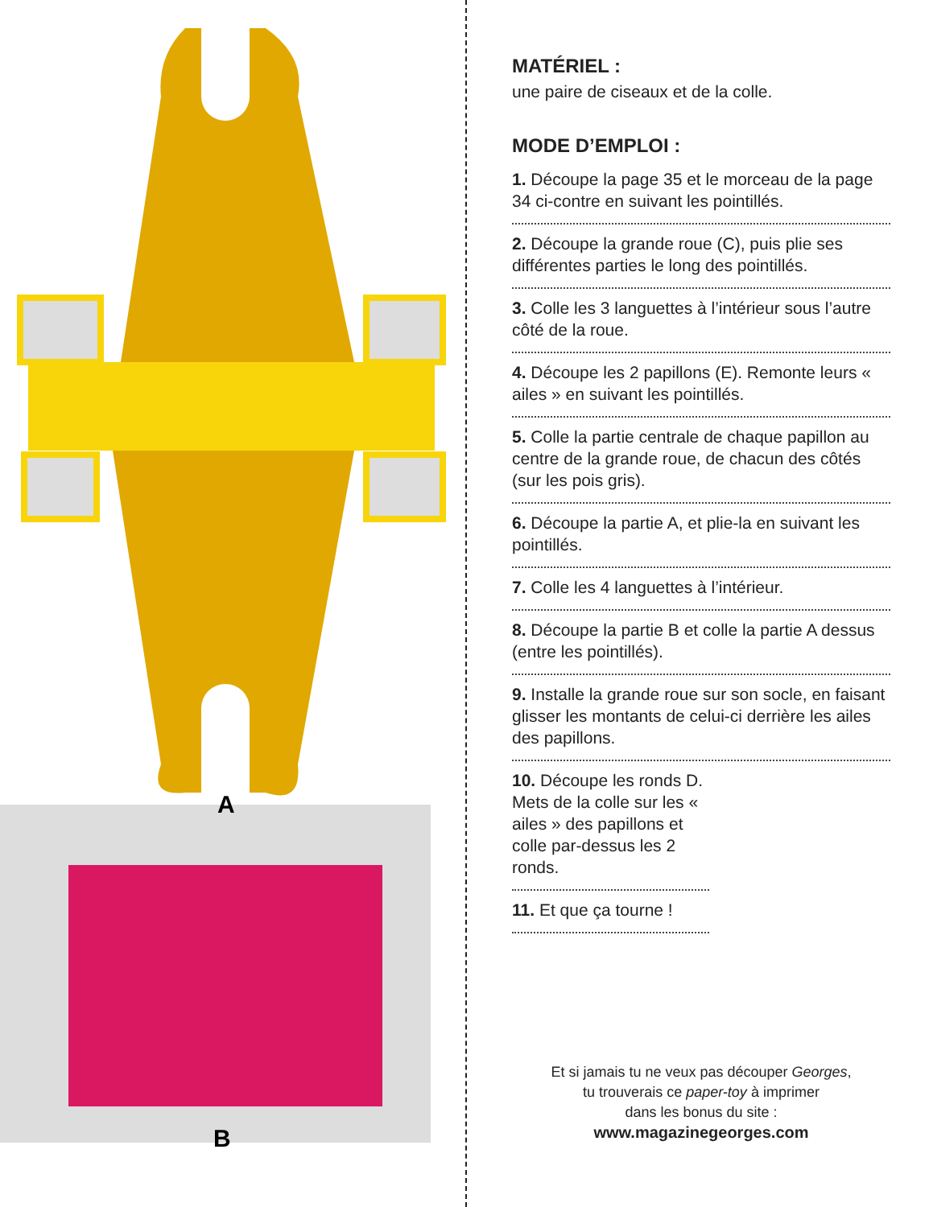A
B
MATÉRIEL :
une paire de ciseaux et de la colle.
MODE D’EMPLOI :
1. Découpe la page 35 et le morceau de la page 34 ci-contre en suivant les pointillés.
2. Découpe la grande roue (C), puis plie ses différentes parties le long des pointillés.
3. Colle les 3 languettes à l’intérieur sous l’autre côté de la roue.
4. Découpe les 2 papillons (E). Remonte leurs « ailes » en suivant les pointillés.
5. Colle la partie centrale de chaque papillon au centre de la grande roue, de chacun des côtés (sur les pois gris).
6. Découpe la partie A, et plie-la en suivant les pointillés.
7. Colle les 4 languettes à l’intérieur.
8. Découpe la partie B et colle la partie A dessus (entre les pointillés).
9. Installe la grande roue sur son socle, en faisant glisser les montants de celui-ci derrière les ailes des papillons.
10. Découpe les ronds D. Mets de la colle sur les « ailes » des papillons et colle par-dessus les 2 ronds.
11. Et que ça tourne !
Et si jamais tu ne veux pas découper Georges,
tu trouverais ce paper-toy à imprimer
dans les bonus du site :
www.magazinegeorges.com